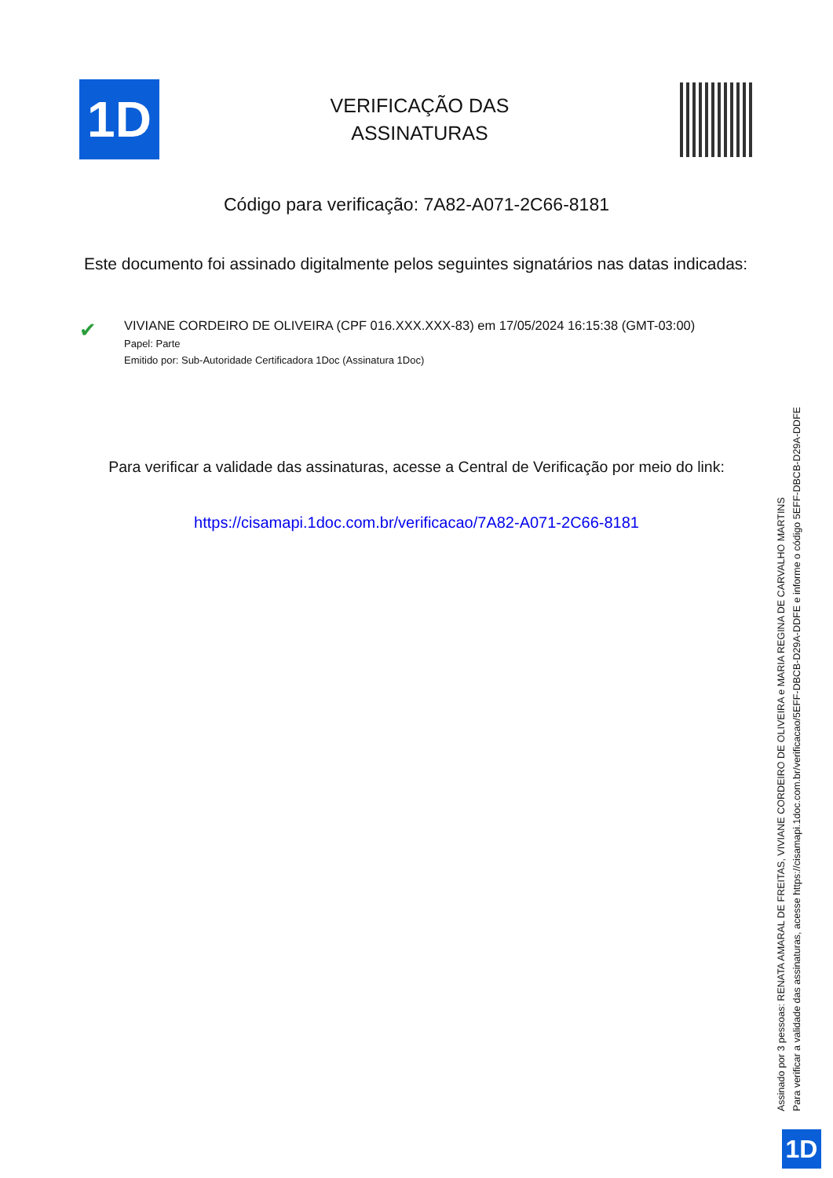1D
VERIFICAÇÃO DAS
ASSINATURAS
Código para verificação: 7A82-A071-2C66-8181
Este documento foi assinado digitalmente pelos seguintes signatários nas datas indicadas:
✔
VIVIANE CORDEIRO DE OLIVEIRA (CPF 016.XXX.XXX-83) em 17/05/2024 16:15:38 (GMT-03:00)
Papel: Parte
Emitido por: Sub-Autoridade Certificadora 1Doc (Assinatura 1Doc)
Para verificar a validade das assinaturas, acesse a Central de Verificação por meio do link:
https://cisamapi.1doc.com.br/verificacao/7A82-A071-2C66-8181
Assinado por 3 pessoas: RENATA AMARAL DE FREITAS, VIVIANE CORDEIRO DE OLIVEIRA e MARIA REGINA DE CARVALHO MARTINS
Para verificar a validade das assinaturas, acesse https://cisamapi.1doc.com.br/verificacao/5EFF-DBCB-D29A-DDFE e informe o código 5EFF-DBCB-D29A-DDFE
1D